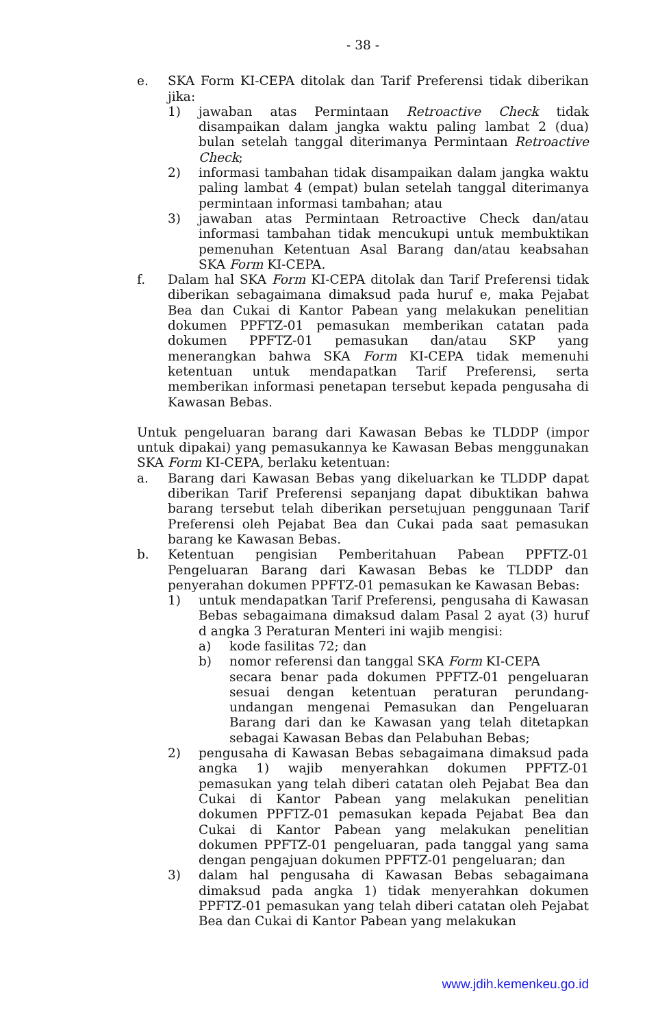- 38 -
e. SKA Form KI-CEPA ditolak dan Tarif Preferensi tidak diberikan jika:
1) jawaban atas Permintaan Retroactive Check tidak disampaikan dalam jangka waktu paling lambat 2 (dua) bulan setelah tanggal diterimanya Permintaan Retroactive Check;
2) informasi tambahan tidak disampaikan dalam jangka waktu paling lambat 4 (empat) bulan setelah tanggal diterimanya permintaan informasi tambahan; atau
3) jawaban atas Permintaan Retroactive Check dan/atau informasi tambahan tidak mencukupi untuk membuktikan pemenuhan Ketentuan Asal Barang dan/atau keabsahan SKA Form KI-CEPA.
f. Dalam hal SKA Form KI-CEPA ditolak dan Tarif Preferensi tidak diberikan sebagaimana dimaksud pada huruf e, maka Pejabat Bea dan Cukai di Kantor Pabean yang melakukan penelitian dokumen PPFTZ-01 pemasukan memberikan catatan pada dokumen PPFTZ-01 pemasukan dan/atau SKP yang menerangkan bahwa SKA Form KI-CEPA tidak memenuhi ketentuan untuk mendapatkan Tarif Preferensi, serta memberikan informasi penetapan tersebut kepada pengusaha di Kawasan Bebas.
Untuk pengeluaran barang dari Kawasan Bebas ke TLDDP (impor untuk dipakai) yang pemasukannya ke Kawasan Bebas menggunakan SKA Form KI-CEPA, berlaku ketentuan:
a. Barang dari Kawasan Bebas yang dikeluarkan ke TLDDP dapat diberikan Tarif Preferensi sepanjang dapat dibuktikan bahwa barang tersebut telah diberikan persetujuan penggunaan Tarif Preferensi oleh Pejabat Bea dan Cukai pada saat pemasukan barang ke Kawasan Bebas.
b. Ketentuan pengisian Pemberitahuan Pabean PPFTZ-01 Pengeluaran Barang dari Kawasan Bebas ke TLDDP dan penyerahan dokumen PPFTZ-01 pemasukan ke Kawasan Bebas:
1) untuk mendapatkan Tarif Preferensi, pengusaha di Kawasan Bebas sebagaimana dimaksud dalam Pasal 2 ayat (3) huruf d angka 3 Peraturan Menteri ini wajib mengisi:
a) kode fasilitas 72; dan
b) nomor referensi dan tanggal SKA Form KI-CEPA
secara benar pada dokumen PPFTZ-01 pengeluaran sesuai dengan ketentuan peraturan perundang-undangan mengenai Pemasukan dan Pengeluaran Barang dari dan ke Kawasan yang telah ditetapkan sebagai Kawasan Bebas dan Pelabuhan Bebas;
2) pengusaha di Kawasan Bebas sebagaimana dimaksud pada angka 1) wajib menyerahkan dokumen PPFTZ-01 pemasukan yang telah diberi catatan oleh Pejabat Bea dan Cukai di Kantor Pabean yang melakukan penelitian dokumen PPFTZ-01 pemasukan kepada Pejabat Bea dan Cukai di Kantor Pabean yang melakukan penelitian dokumen PPFTZ-01 pengeluaran, pada tanggal yang sama dengan pengajuan dokumen PPFTZ-01 pengeluaran; dan
3) dalam hal pengusaha di Kawasan Bebas sebagaimana dimaksud pada angka 1) tidak menyerahkan dokumen PPFTZ-01 pemasukan yang telah diberi catatan oleh Pejabat Bea dan Cukai di Kantor Pabean yang melakukan
www.jdih.kemenkeu.go.id